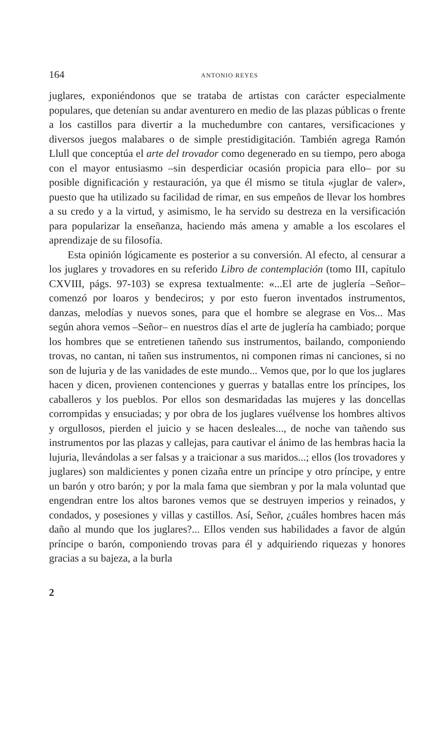164 ANTONIO REYES
juglares, exponiéndonos que se trataba de artistas con carácter especialmente populares, que detenían su andar aventurero en medio de las plazas públicas o frente a los castillos para divertir a la muchedumbre con cantares, versificaciones y diversos juegos malabares o de simple prestidigitación. También agrega Ramón Llull que conceptúa el arte del trovador como degenerado en su tiempo, pero aboga con el mayor entusiasmo –sin desperdiciar ocasión propicia para ello– por su posible dignificación y restauración, ya que él mismo se titula «juglar de valer», puesto que ha utilizado su facilidad de rimar, en sus empeños de llevar los hombres a su credo y a la virtud, y asimismo, le ha servido su destreza en la versificación para popularizar la enseñanza, haciendo más amena y amable a los escolares el aprendizaje de su filosofía.
Esta opinión lógicamente es posterior a su conversión. Al efecto, al censurar a los juglares y trovadores en su referido Libro de contemplación (tomo III, capítulo CXVIII, págs. 97-103) se expresa textualmente: «...El arte de juglería –Señor– comenzó por loaros y bendeciros; y por esto fueron inventados instrumentos, danzas, melodías y nuevos sones, para que el hombre se alegrase en Vos... Mas según ahora vemos –Señor– en nuestros días el arte de juglería ha cambiado; porque los hombres que se entretienen tañendo sus instrumentos, bailando, componiendo trovas, no cantan, ni tañen sus instrumentos, ni componen rimas ni canciones, si no son de lujuria y de las vanidades de este mundo... Vemos que, por lo que los juglares hacen y dicen, provienen contenciones y guerras y batallas entre los príncipes, los caballeros y los pueblos. Por ellos son desmaridadas las mujeres y las doncellas corrompidas y ensuciadas; y por obra de los juglares vuélvense los hombres altivos y orgullosos, pierden el juicio y se hacen desleales..., de noche van tañendo sus instrumentos por las plazas y callejas, para cautivar el ánimo de las hembras hacia la lujuria, llevándolas a ser falsas y a traicionar a sus maridos...; ellos (los trovadores y juglares) son maldicientes y ponen cizaña entre un príncipe y otro príncipe, y entre un barón y otro barón; y por la mala fama que siembran y por la mala voluntad que engendran entre los altos barones vemos que se destruyen imperios y reinados, y condados, y posesiones y villas y castillos. Así, Señor, ¿cuáles hombres hacen más daño al mundo que los juglares?... Ellos venden sus habilidades a favor de algún príncipe o barón, componiendo trovas para él y adquiriendo riquezas y honores gracias a su bajeza, a la burla
2